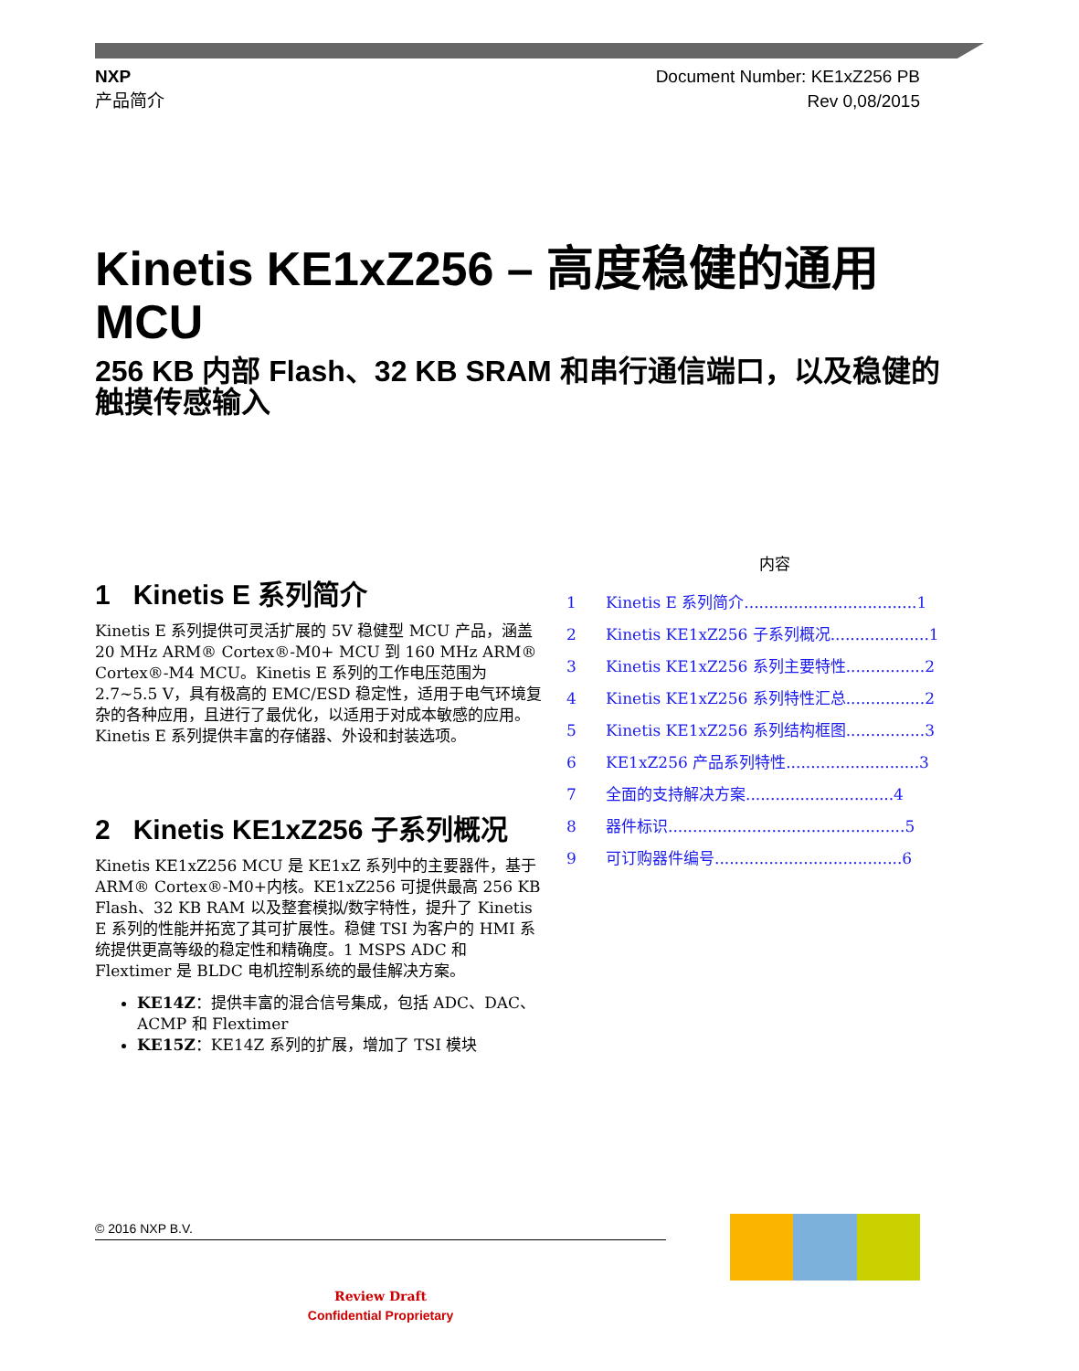NXP
产品简介
Document Number: KE1xZ256 PB
Rev 0,08/2015
Kinetis KE1xZ256 – 高度稳健的通用 MCU
256 KB 内部 Flash、32 KB SRAM 和串行通信端口，以及稳健的触摸传感输入
1 Kinetis E 系列简介
Kinetis E 系列提供可灵活扩展的 5V 稳健型 MCU 产品，涵盖 20 MHz ARM® Cortex®-M0+ MCU 到 160 MHz ARM® Cortex®-M4 MCU。Kinetis E 系列的工作电压范围为 2.7~5.5 V，具有极高的 EMC/ESD 稳定性，适用于电气环境复杂的各种应用，且进行了最优化，以适用于对成本敏感的应用。Kinetis E 系列提供丰富的存储器、外设和封装选项。
2 Kinetis KE1xZ256 子系列概况
Kinetis KE1xZ256 MCU 是 KE1xZ 系列中的主要器件，基于 ARM® Cortex®-M0+内核。KE1xZ256 可提供最高 256 KB Flash、32 KB RAM 以及整套模拟/数字特性，提升了 Kinetis E 系列的性能并拓宽了其可扩展性。稳健 TSI 为客户的 HMI 系统提供更高等级的稳定性和精确度。1 MSPS ADC 和 Flextimer 是 BLDC 电机控制系统的最佳解决方案。
KE14Z：提供丰富的混合信号集成，包括 ADC、DAC、ACMP 和 Flextimer
KE15Z：KE14Z 系列的扩展，增加了 TSI 模块
内容
1 Kinetis E 系列简介...................................1
2 Kinetis KE1xZ256 子系列概况....................1
3 Kinetis KE1xZ256 系列主要特性................2
4 Kinetis KE1xZ256 系列特性汇总................2
5 Kinetis KE1xZ256 系列结构框图................3
6 KE1xZ256 产品系列特性...........................3
7 全面的支持解决方案..............................4
8 器件标识................................................5
9 可订购器件编号......................................6
© 2016 NXP B.V.
Review Draft
Confidential Proprietary